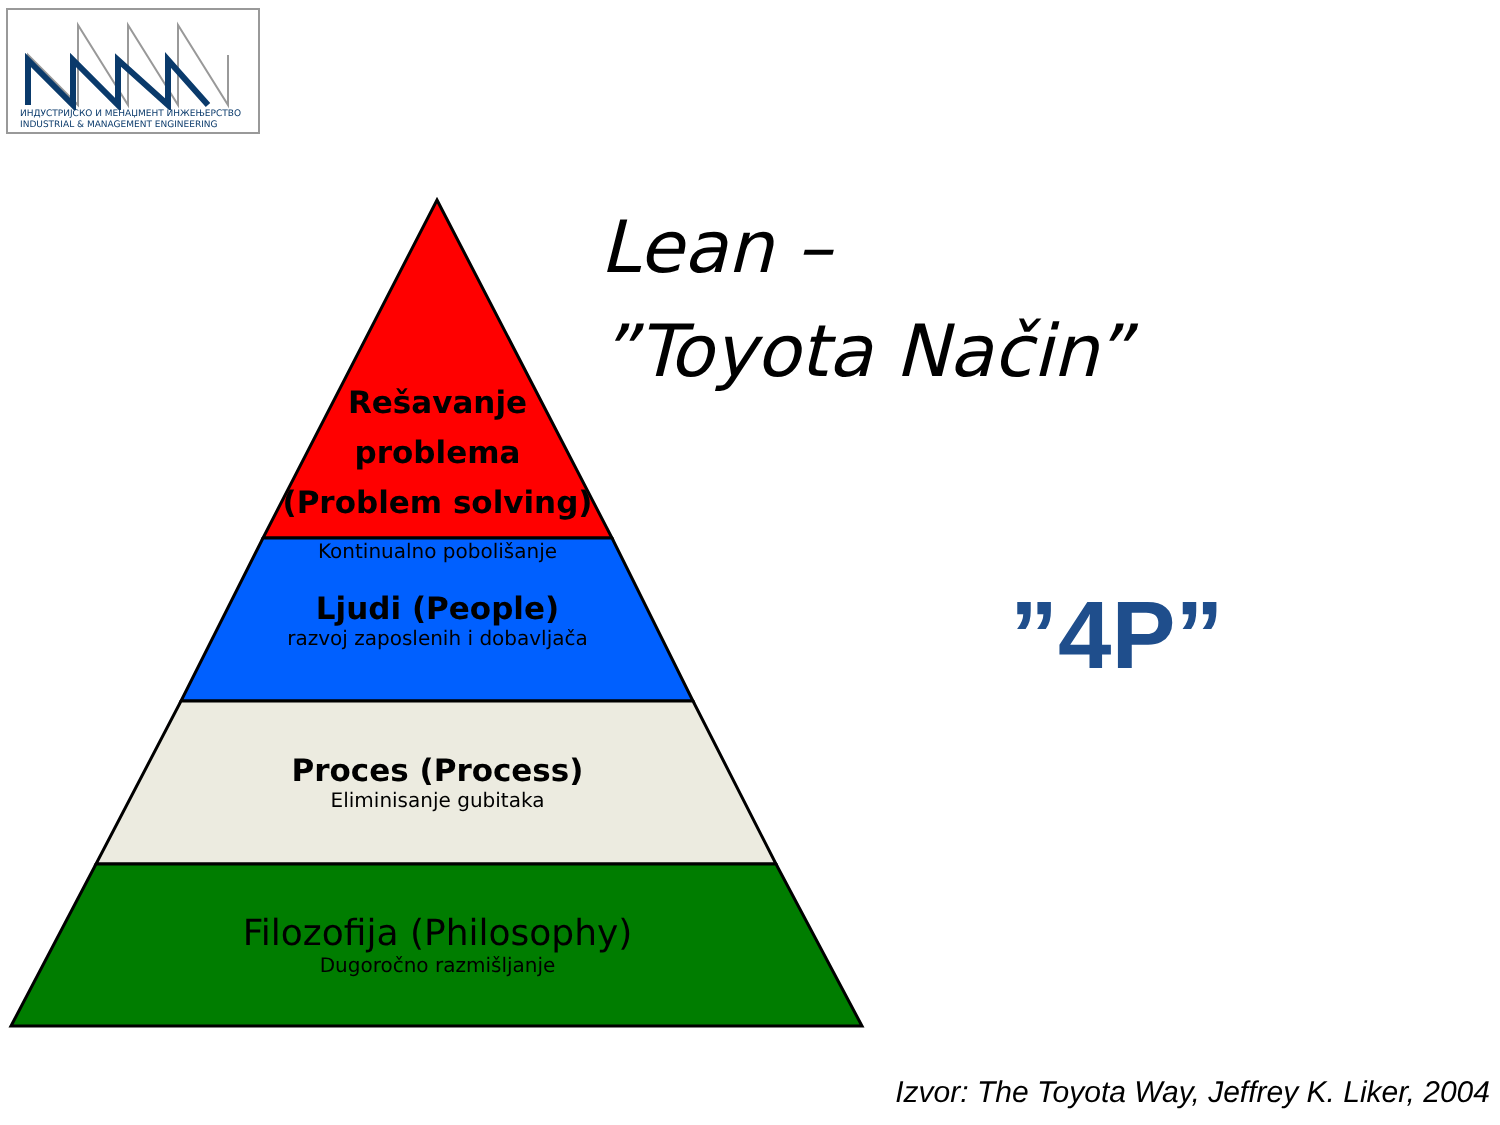ИНДУСТРИЈСКО И МЕНАЏМЕНТ ИНЖЕЊЕРСТВО
INDUSTRIAL & MANAGEMENT ENGINEERING
Rešavanje
problema
(Problem solving)
Kontinualno pobolišanje
Ljudi (People)
razvoj zaposlenih i dobavljača
Proces (Process)
Eliminisanje gubitaka
Filozofija (Philosophy)
Dugoročno razmišljanje
Lean –
”Toyota Način”
”4P”
Izvor: The Toyota Way, Jeffrey K. Liker, 2004